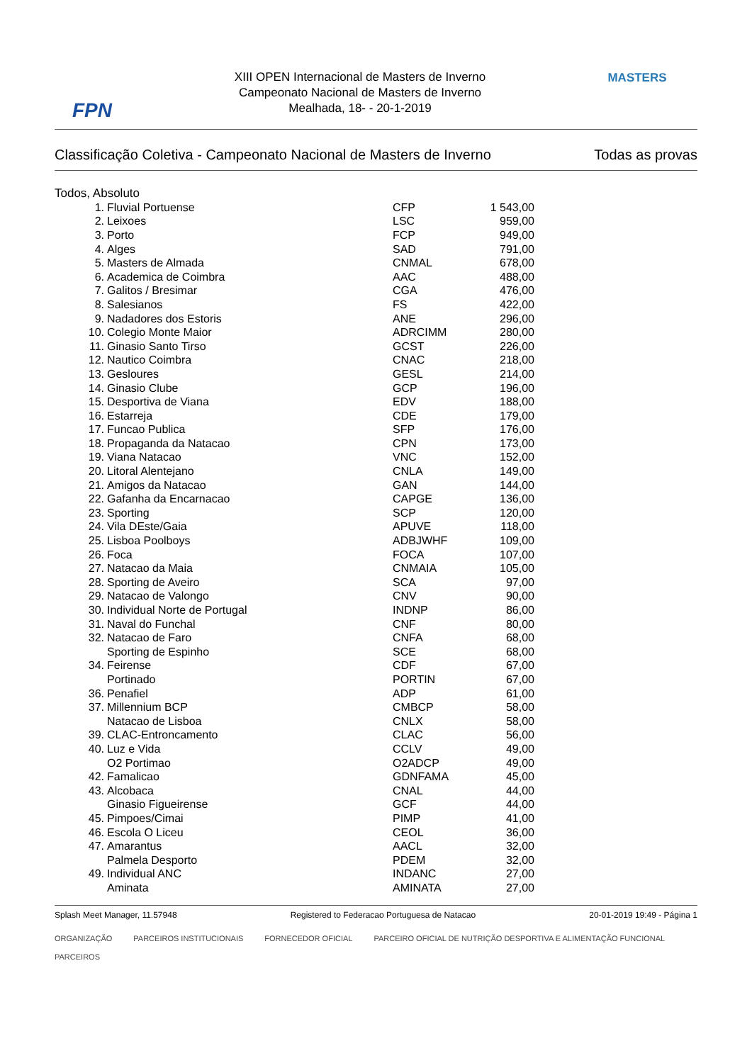FPN
XIII OPEN Internacional de Masters de Inverno
Campeonato Nacional de Masters de Inverno
Mealhada, 18- - 20-1-2019
MASTERS
Classificação Coletiva - Campeonato Nacional de Masters de Inverno Todas as provas
Todos, Absoluto
| 1. | Fluvial Portuense | CFP | 1 543,00 |
| 2. | Leixoes | LSC | 959,00 |
| 3. | Porto | FCP | 949,00 |
| 4. | Alges | SAD | 791,00 |
| 5. | Masters de Almada | CNMAL | 678,00 |
| 6. | Academica de Coimbra | AAC | 488,00 |
| 7. | Galitos / Bresimar | CGA | 476,00 |
| 8. | Salesianos | FS | 422,00 |
| 9. | Nadadores dos Estoris | ANE | 296,00 |
| 10. | Colegio Monte Maior | ADRCIMM | 280,00 |
| 11. | Ginasio Santo Tirso | GCST | 226,00 |
| 12. | Nautico Coimbra | CNAC | 218,00 |
| 13. | Gesloures | GESL | 214,00 |
| 14. | Ginasio Clube | GCP | 196,00 |
| 15. | Desportiva de Viana | EDV | 188,00 |
| 16. | Estarreja | CDE | 179,00 |
| 17. | Funcao Publica | SFP | 176,00 |
| 18. | Propaganda da Natacao | CPN | 173,00 |
| 19. | Viana Natacao | VNC | 152,00 |
| 20. | Litoral Alentejano | CNLA | 149,00 |
| 21. | Amigos da Natacao | GAN | 144,00 |
| 22. | Gafanha da Encarnacao | CAPGE | 136,00 |
| 23. | Sporting | SCP | 120,00 |
| 24. | Vila DEste/Gaia | APUVE | 118,00 |
| 25. | Lisboa Poolboys | ADBJWHF | 109,00 |
| 26. | Foca | FOCA | 107,00 |
| 27. | Natacao da Maia | CNMAIA | 105,00 |
| 28. | Sporting de Aveiro | SCA | 97,00 |
| 29. | Natacao de Valongo | CNV | 90,00 |
| 30. | Individual Norte de Portugal | INDNP | 86,00 |
| 31. | Naval do Funchal | CNF | 80,00 |
| 32. | Natacao de Faro | CNFA | 68,00 |
| | Sporting de Espinho | SCE | 68,00 |
| 34. | Feirense | CDF | 67,00 |
| | Portinado | PORTIN | 67,00 |
| 36. | Penafiel | ADP | 61,00 |
| 37. | Millennium BCP | CMBCP | 58,00 |
| | Natacao de Lisboa | CNLX | 58,00 |
| 39. | CLAC-Entroncamento | CLAC | 56,00 |
| 40. | Luz e Vida | CCLV | 49,00 |
| | O2 Portimao | O2ADCP | 49,00 |
| 42. | Famalicao | GDNFAMA | 45,00 |
| 43. | Alcobaca | CNAL | 44,00 |
| | Ginasio Figueirense | GCF | 44,00 |
| 45. | Pimpoes/Cimai | PIMP | 41,00 |
| 46. | Escola O Liceu | CEOL | 36,00 |
| 47. | Amarantus | AACL | 32,00 |
| | Palmela Desporto | PDEM | 32,00 |
| 49. | Individual ANC | INDANC | 27,00 |
| | Aminata | AMINATA | 27,00 |
Splash Meet Manager, 11.57948 Registered to Federacao Portuguesa de Natacao 20-01-2019 19:49 - Página 1
ORGANIZAÇÃO PARCEIROS INSTITUCIONAIS FORNECEDOR OFICIAL PARCEIRO OFICIAL DE NUTRIÇÃO DESPORTIVA E ALIMENTAÇÃO FUNCIONAL PARCEIROS